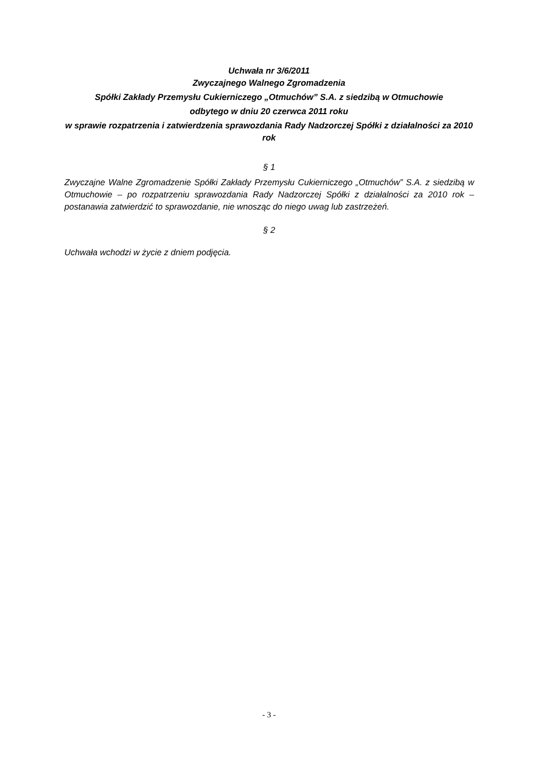Uchwała nr 3/6/2011
Zwyczajnego Walnego Zgromadzenia
Spółki Zakłady Przemysłu Cukierniczego „Otmuchów” S.A. z siedzibą w Otmuchowie
odbytego w dniu 20 czerwca 2011 roku
w sprawie rozpatrzenia i zatwierdzenia sprawozdania Rady Nadzorczej Spółki z działalności za 2010 rok
§ 1
Zwyczajne Walne Zgromadzenie Spółki Zakłady Przemysłu Cukierniczego „Otmuchów” S.A. z siedzibą w Otmuchowie – po rozpatrzeniu sprawozdania Rady Nadzorczej Spółki z działalności za 2010 rok – postanawia zatwierdzić to sprawozdanie, nie wnosząc do niego uwag lub zastrzeżeń.
§ 2
Uchwała wchodzi w życie z dniem podjęcia.
- 3 -